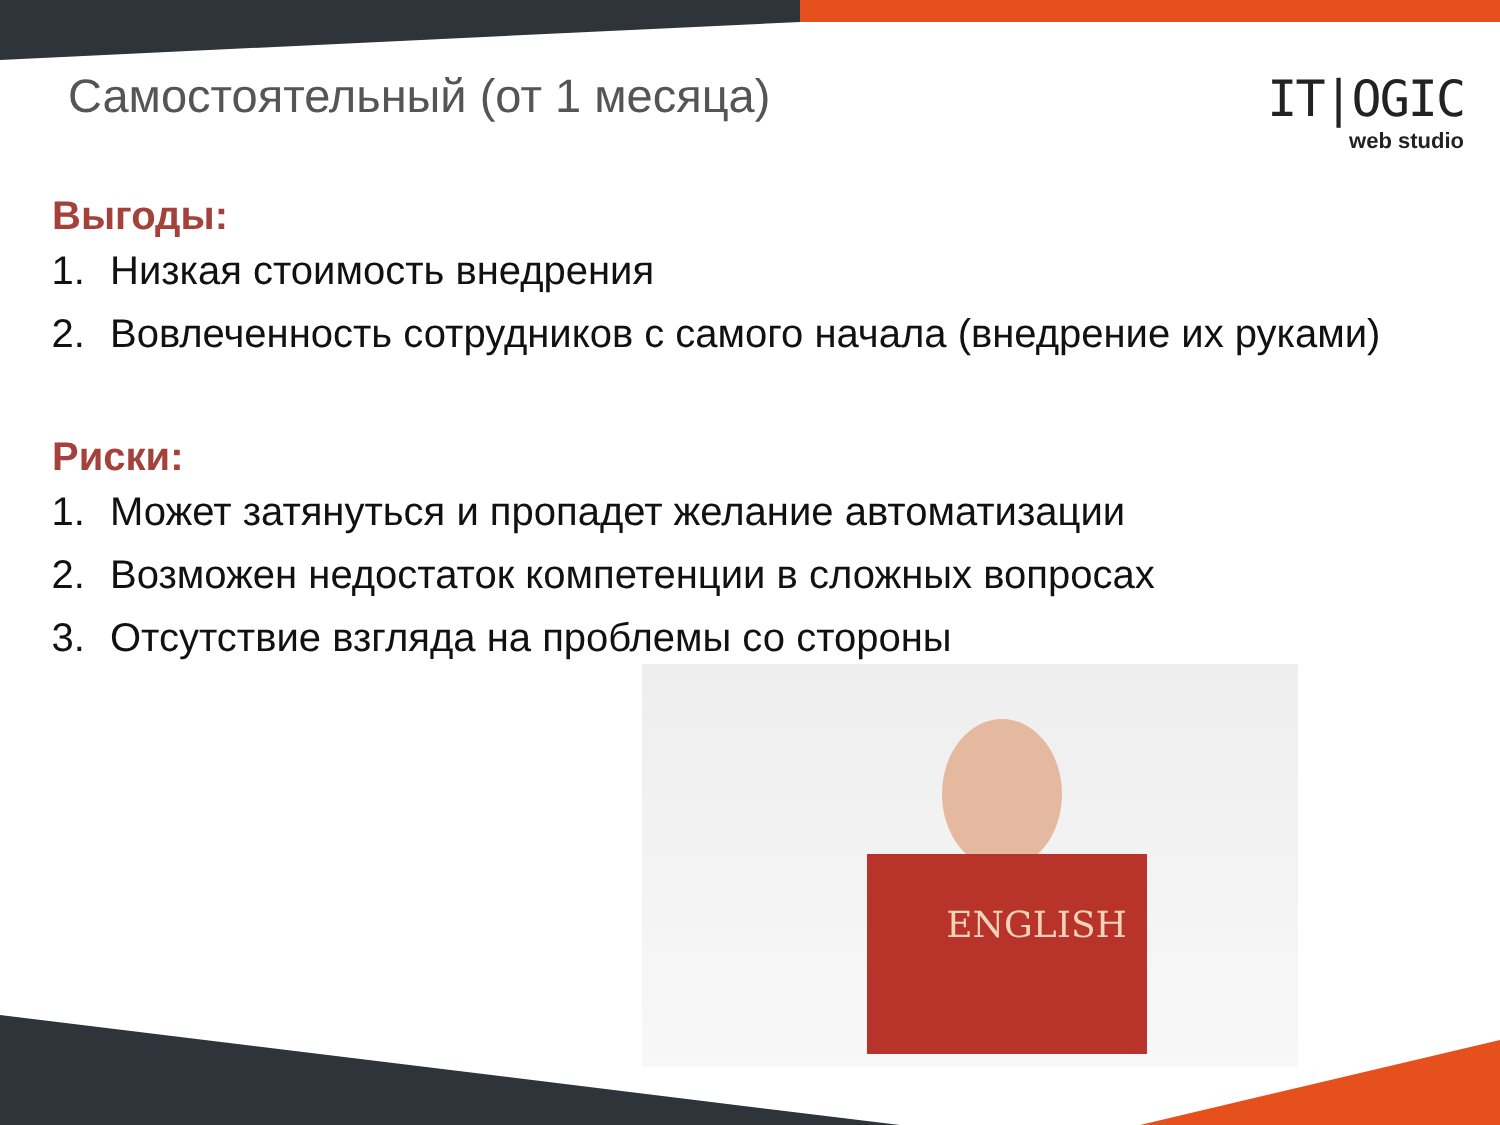Самостоятельный (от 1 месяца)
IT|OGIC
web studio
Выгоды:
1. Низкая стоимость внедрения
2. Вовлеченность сотрудников с самого начала (внедрение их руками)
Риски:
1. Может затянуться и пропадет желание автоматизации
2. Возможен недостаток компетенции в сложных вопросах
3. Отсутствие взгляда на проблемы со стороны
ENGLISH